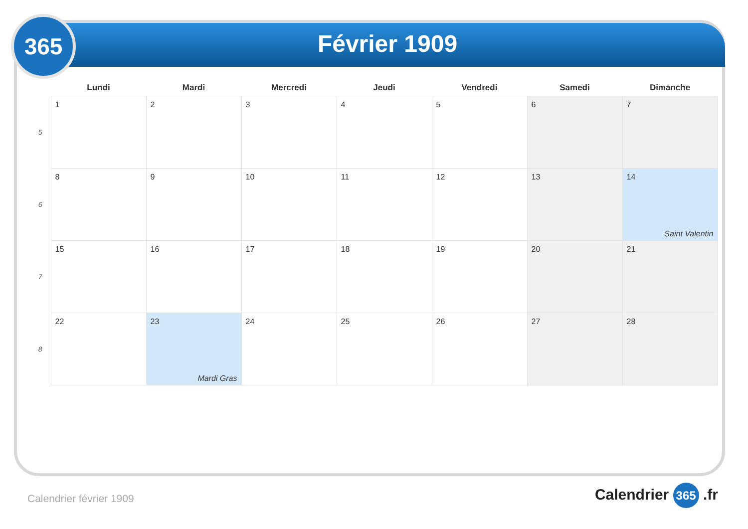Février 1909
365
| | Lundi | Mardi | Mercredi | Jeudi | Vendredi | Samedi | Dimanche |
| --- | --- | --- | --- | --- | --- | --- | --- |
| 5 | 1 | 2 | 3 | 4 | 5 | 6 | 7 |
| 6 | 8 | 9 | 10 | 11 | 12 | 13 | 14 Saint Valentin |
| 7 | 15 | 16 | 17 | 18 | 19 | 20 | 21 |
| 8 | 22 | 23 Mardi Gras | 24 | 25 | 26 | 27 | 28 |
Calendrier février 1909 Calendrier 365 .fr